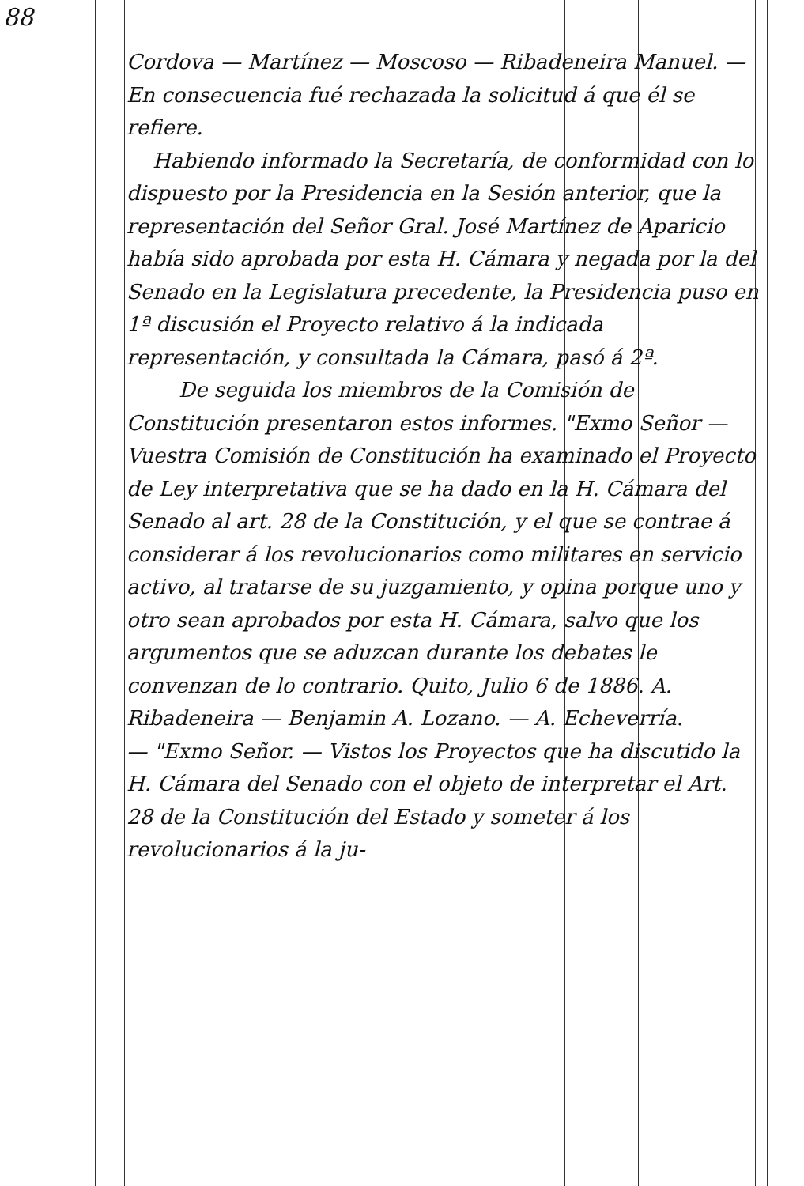88
Cordova — Martínez — Moscoso — Ribadeneira Manuel. — En consecuencia fué rechazada la solicitud á que él se refiere.
Habiendo informado la Secretaría, de conformidad con lo dispuesto por la Presidencia en la Sesión anterior, que la representación del Señor Gral. José Martínez de Aparicio había sido aprobada por esta H. Cámara y negada por la del Senado en la Legislatura precedente, la Presidencia puso en 1ª discusión el Proyecto relativo á la indicada representación, y consultada la Cámara, pasó á 2ª.
De seguida los miembros de la Comisión de Constitución presentaron estos informes. "Exmo Señor — Vuestra Comisión de Constitución ha examinado el Proyecto de Ley interpretativa que se ha dado en la H. Cámara del Senado al art. 28 de la Constitución, y el que se contrae á considerar á los revolucionarios como militares en servicio activo, al tratarse de su juzgamiento, y opina porque uno y otro sean aprobados por esta H. Cámara, salvo que los argumentos que se aduzcan durante los debates le convenzan de lo contrario. Quito, Julio 6 de 1886. A. Ribadeneira — Benjamin A. Lozano. — A. Echeverría.
— "Exmo Señor. — Vistos los Proyectos que ha discutido la H. Cámara del Senado con el objeto de interpretar el Art. 28 de la Constitución del Estado y someter á los revolucionarios á la ju-